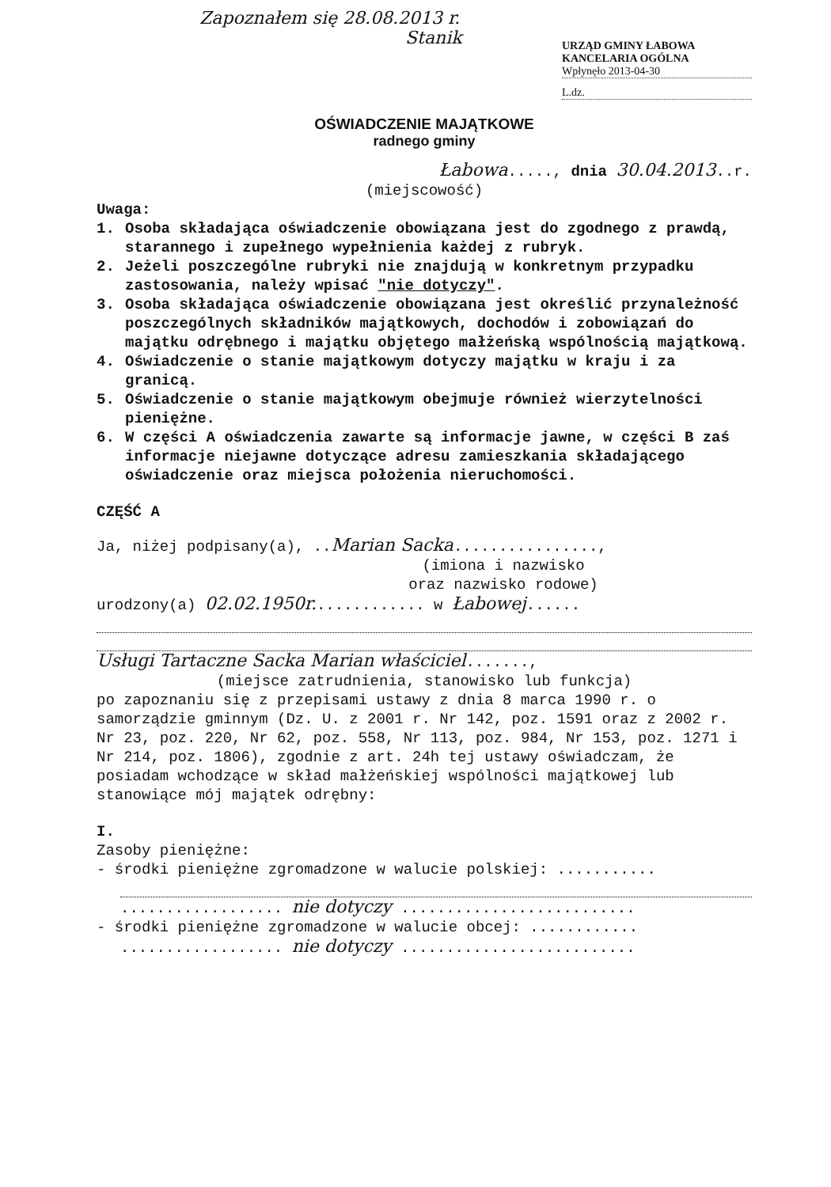Zapoznałem się 28.08.2013 r.
Stanik
URZĄD GMINY ŁABOWA
KANCELARIA OGÓLNA
Wpłynęło 2013-04-30
L.dz.
OŚWIADCZENIE MAJĄTKOWE
radnego gminy
Łabowa....., dnia 30.04.2013..r.
(miejscowość)
Uwaga:
1. Osoba składająca oświadczenie obowiązana jest do zgodnego z prawdą, starannego i zupełnego wypełnienia każdej z rubryk.
2. Jeżeli poszczególne rubryki nie znajdują w konkretnym przypadku zastosowania, należy wpisać "nie dotyczy".
3. Osoba składająca oświadczenie obowiązana jest określić przynależność poszczególnych składników majątkowych, dochodów i zobowiązań do majątku odrębnego i majątku objętego małżeńską wspólnością majątkową.
4. Oświadczenie o stanie majątkowym dotyczy majątku w kraju i za granicą.
5. Oświadczenie o stanie majątkowym obejmuje również wierzytelności pieniężne.
6. W części A oświadczenia zawarte są informacje jawne, w części B zaś informacje niejawne dotyczące adresu zamieszkania składającego oświadczenie oraz miejsca położenia nieruchomości.
CZĘŚĆ A
Ja, niżej podpisany(a), ..Marian Sacka................,
(imiona i nazwisko
oraz nazwisko rodowe)
urodzony(a) 02.02.1950r............. w Łabowej......
Usługi Tartaczne Sacka Marian właściciel.......,
(miejsce zatrudnienia, stanowisko lub funkcja)
po zapoznaniu się z przepisami ustawy z dnia 8 marca 1990 r. o samorządzie gminnym (Dz. U. z 2001 r. Nr 142, poz. 1591 oraz z 2002 r. Nr 23, poz. 220, Nr 62, poz. 558, Nr 113, poz. 984, Nr 153, poz. 1271 i Nr 214, poz. 1806), zgodnie z art. 24h tej ustawy oświadczam, że posiadam wchodzące w skład małżeńskiej wspólności majątkowej lub stanowiące mój majątek odrębny:
I.
Zasoby pieniężne:
- środki pieniężne zgromadzone w walucie polskiej: ...........
.................. nie dotyczy ..........................
- środki pieniężne zgromadzone w walucie obcej: ............
.................. nie dotyczy ..........................